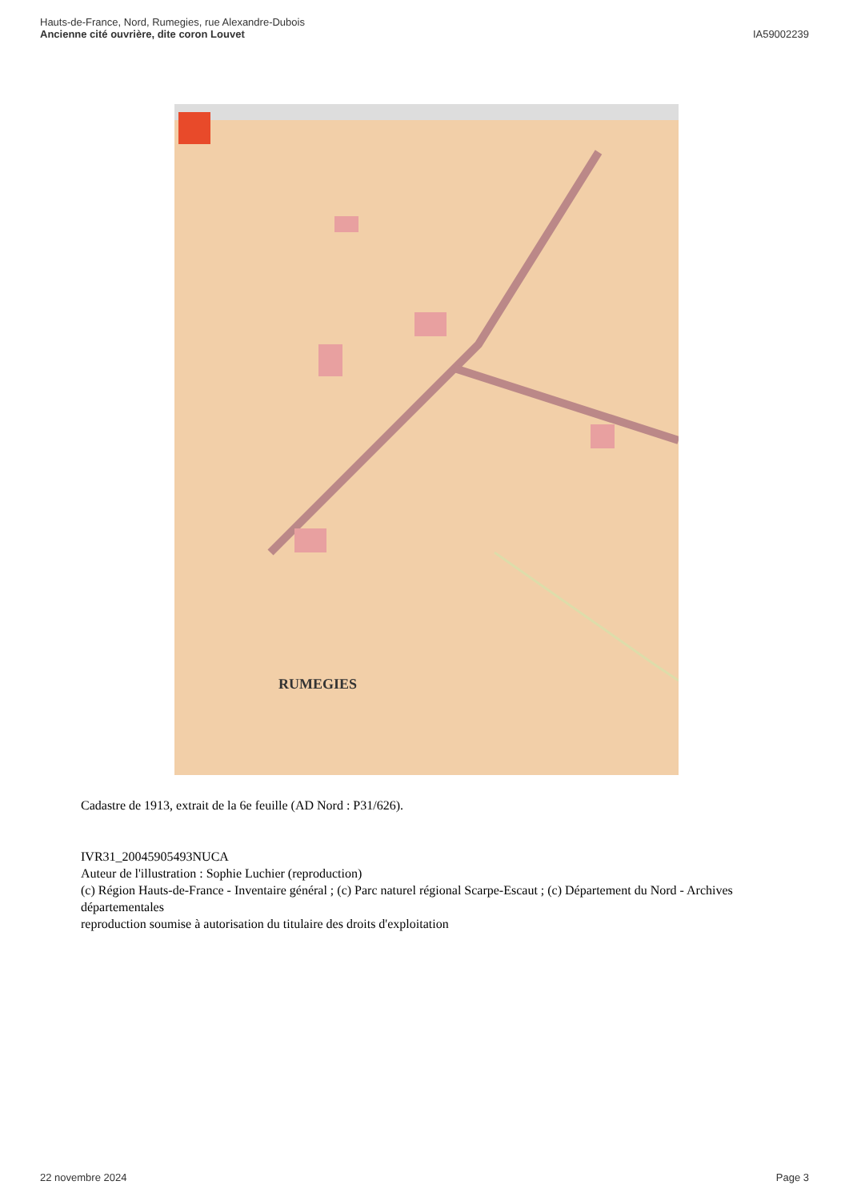Hauts-de-France, Nord, Rumegies, rue Alexandre-Dubois
Ancienne cité ouvrière, dite coron Louvet
IA59002239
RUMEGIES
Cadastre de 1913, extrait de la 6e feuille (AD Nord : P31/626).
IVR31_20045905493NUCA
Auteur de l'illustration : Sophie Luchier (reproduction)
(c) Région Hauts-de-France - Inventaire général ; (c) Parc naturel régional Scarpe-Escaut ; (c) Département du Nord - Archives départementales
reproduction soumise à autorisation du titulaire des droits d'exploitation
22 novembre 2024 Page 3